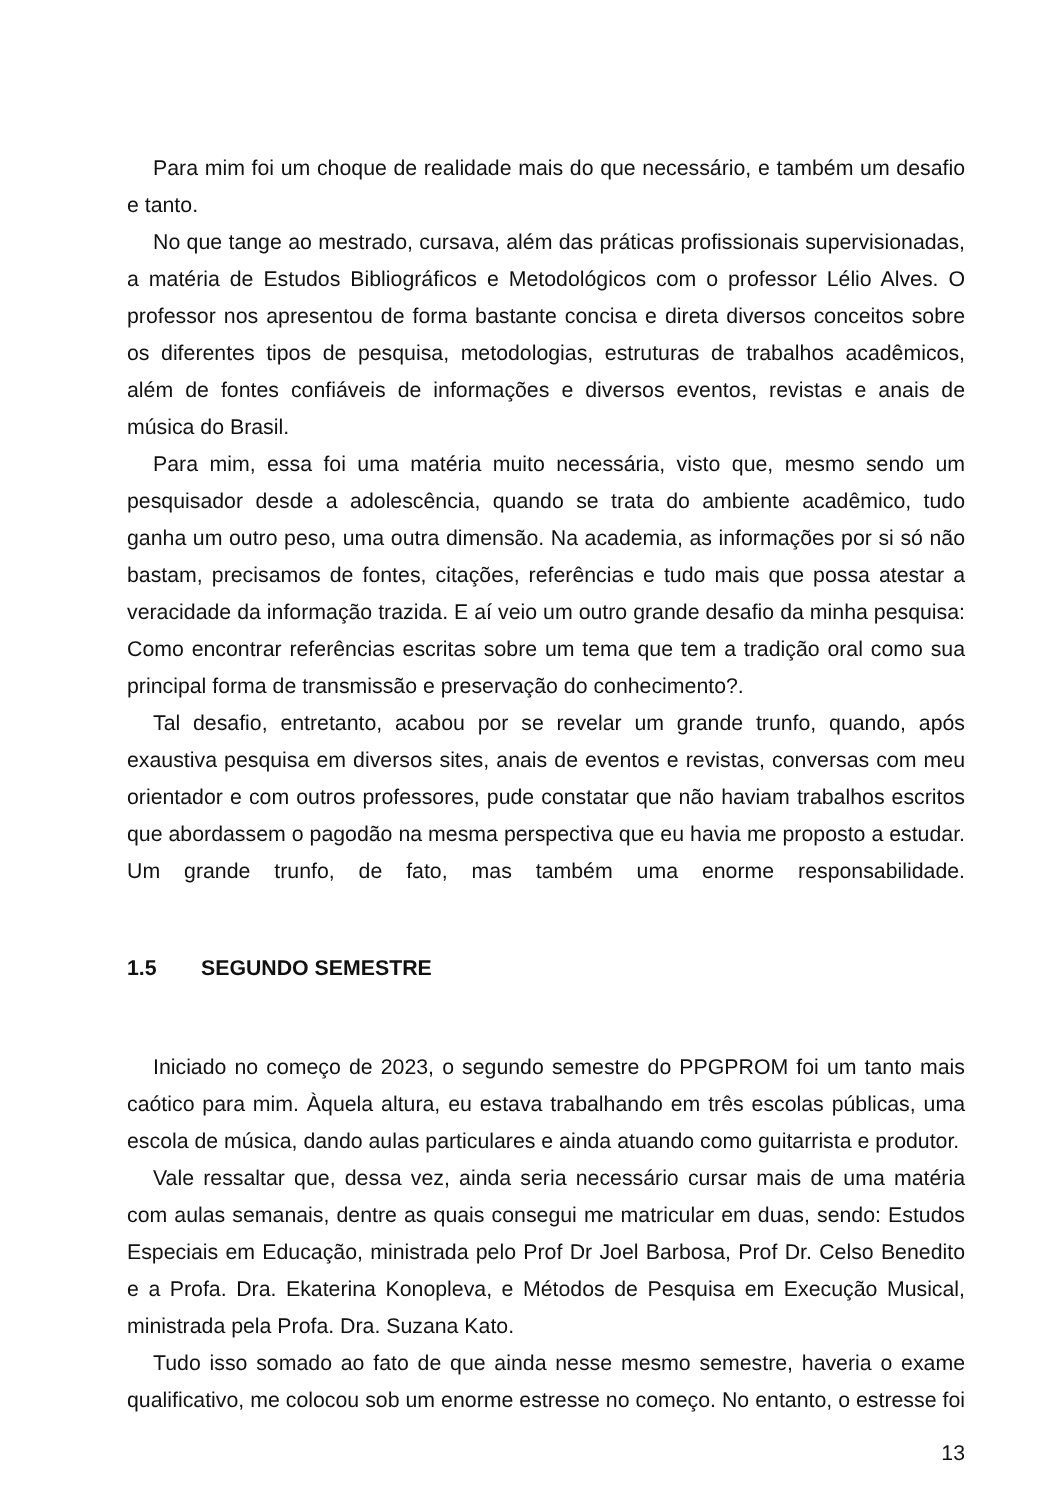Para mim foi um choque de realidade mais do que necessário, e também um desafio e tanto.
No que tange ao mestrado, cursava, além das práticas profissionais supervisionadas, a matéria de Estudos Bibliográficos e Metodológicos com o professor Lélio Alves. O professor nos apresentou de forma bastante concisa e direta diversos conceitos sobre os diferentes tipos de pesquisa, metodologias, estruturas de trabalhos acadêmicos, além de fontes confiáveis de informações e diversos eventos, revistas e anais de música do Brasil.
Para mim, essa foi uma matéria muito necessária, visto que, mesmo sendo um pesquisador desde a adolescência, quando se trata do ambiente acadêmico, tudo ganha um outro peso, uma outra dimensão. Na academia, as informações por si só não bastam, precisamos de fontes, citações, referências e tudo mais que possa atestar a veracidade da informação trazida. E aí veio um outro grande desafio da minha pesquisa: Como encontrar referências escritas sobre um tema que tem a tradição oral como sua principal forma de transmissão e preservação do conhecimento?.
Tal desafio, entretanto, acabou por se revelar um grande trunfo, quando, após exaustiva pesquisa em diversos sites, anais de eventos e revistas, conversas com meu orientador e com outros professores, pude constatar que não haviam trabalhos escritos que abordassem o pagodão na mesma perspectiva que eu havia me proposto a estudar. Um grande trunfo, de fato, mas também uma enorme responsabilidade.
1.5 SEGUNDO SEMESTRE
Iniciado no começo de 2023, o segundo semestre do PPGPROM foi um tanto mais caótico para mim. Àquela altura, eu estava trabalhando em três escolas públicas, uma escola de música, dando aulas particulares e ainda atuando como guitarrista e produtor.
Vale ressaltar que, dessa vez, ainda seria necessário cursar mais de uma matéria com aulas semanais, dentre as quais consegui me matricular em duas, sendo: Estudos Especiais em Educação, ministrada pelo Prof Dr Joel Barbosa, Prof Dr. Celso Benedito e a Profa. Dra. Ekaterina Konopleva, e Métodos de Pesquisa em Execução Musical, ministrada pela Profa. Dra. Suzana Kato.
Tudo isso somado ao fato de que ainda nesse mesmo semestre, haveria o exame qualificativo, me colocou sob um enorme estresse no começo. No entanto, o estresse foi
13